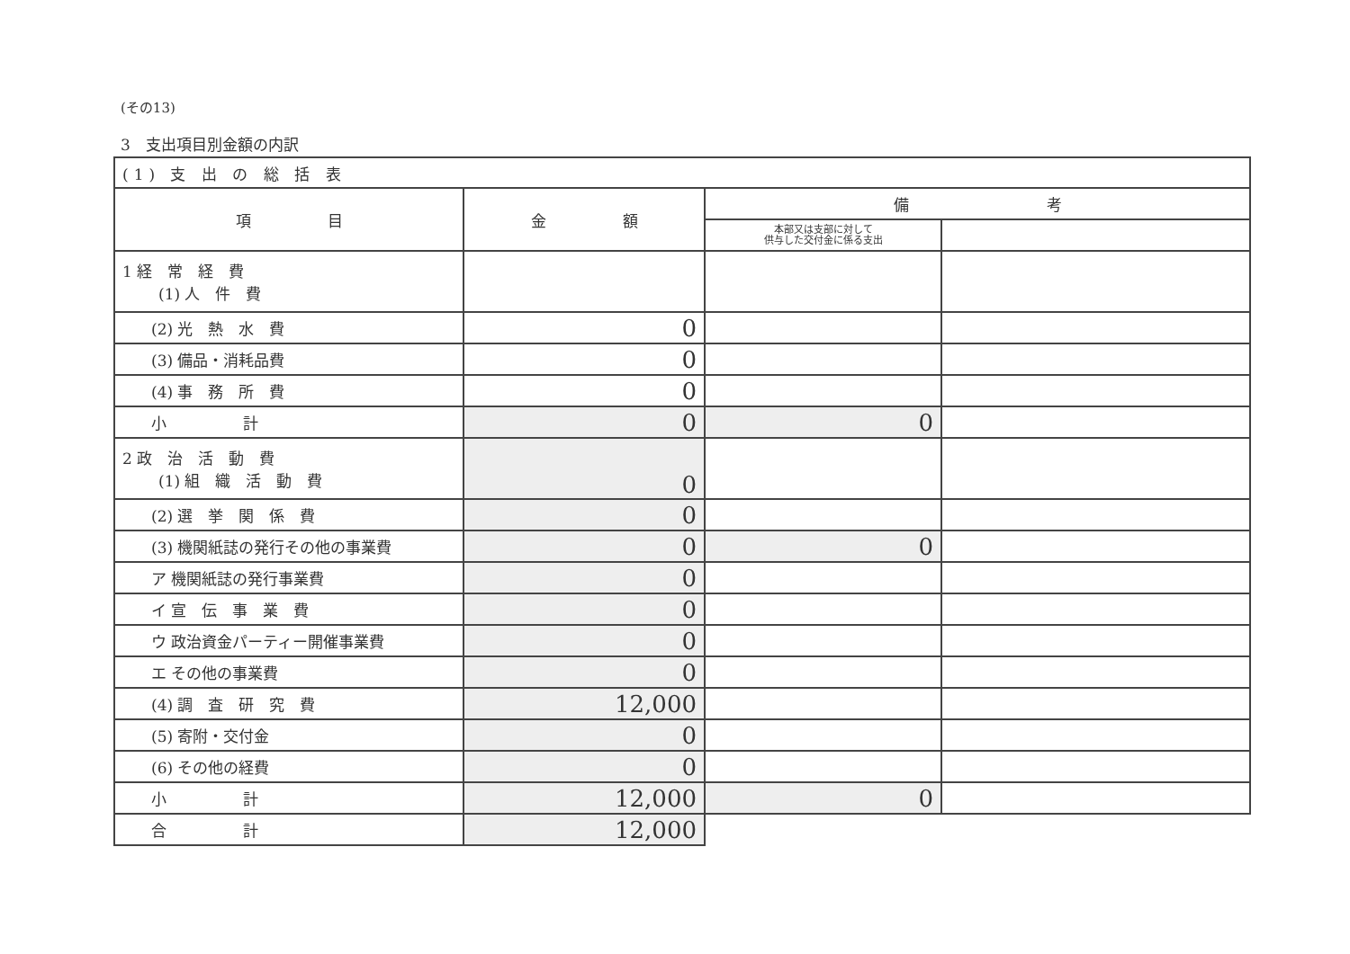(その13)
3　支出項目別金額の内訳
| (1) 支 出 の 総 括 表 | | | |
| --- | --- | --- | --- |
| 項 目 | 金 額 | 備 考 | |
| | | 本部又は支部に対して 供与した交付金に係る支出 | |
| 1 経 常 経 費 (1) 人 件 費 | | | |
| (2) 光 熱 水 費 | 0 | | |
| (3) 備品・消耗品費 | 0 | | |
| (4) 事 務 所 費 | 0 | | |
| 小 計 | 0 | 0 | |
| 2 政 治 活 動 費 (1) 組 織 活 動 費 | 0 | | |
| (2) 選 挙 関 係 費 | 0 | | |
| (3) 機関紙誌の発行その他の事業費 | 0 | 0 | |
| ア 機関紙誌の発行事業費 | 0 | | |
| イ 宣 伝 事 業 費 | 0 | | |
| ウ 政治資金パーティー開催事業費 | 0 | | |
| エ その他の事業費 | 0 | | |
| (4) 調 査 研 究 費 | 12,000 | | |
| (5) 寄附・交付金 | 0 | | |
| (6) その他の経費 | 0 | | |
| 小 計 | 12,000 | 0 | |
| 合 計 | 12,000 | | |